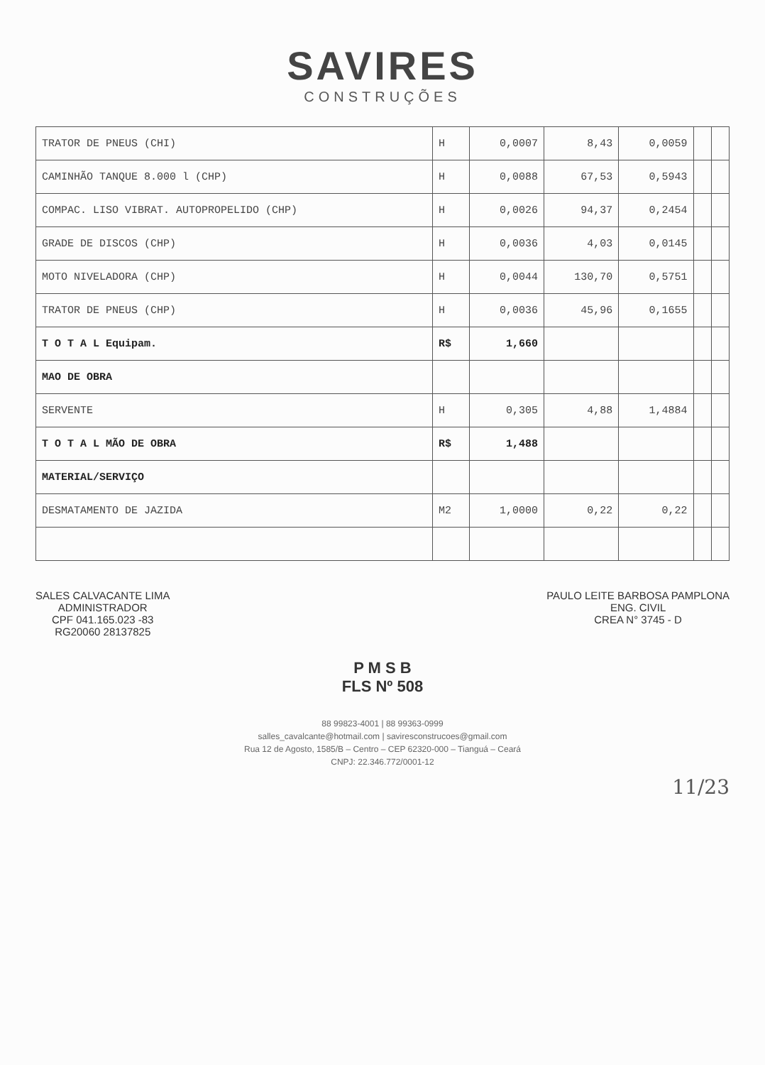SAVIRES
CONSTRUÇÕES
| TRATOR DE PNEUS (CHI) | H | 0,0007 | 8,43 | 0,0059 | | |
| CAMINHÃO TANQUE 8.000 l (CHP) | H | 0,0088 | 67,53 | 0,5943 | | |
| COMPAC. LISO VIBRAT. AUTOPROPELIDO (CHP) | H | 0,0026 | 94,37 | 0,2454 | | |
| GRADE DE DISCOS (CHP) | H | 0,0036 | 4,03 | 0,0145 | | |
| MOTO NIVELADORA (CHP) | H | 0,0044 | 130,70 | 0,5751 | | |
| TRATOR DE PNEUS (CHP) | H | 0,0036 | 45,96 | 0,1655 | | |
| T O T A L Equipam. | R$ | 1,660 | | | | |
| MAO DE OBRA | | | | | | |
| SERVENTE | H | 0,305 | 4,88 | 1,4884 | | |
| T O T A L MÃO DE OBRA | R$ | 1,488 | | | | |
| MATERIAL/SERVIÇO | | | | | | |
| DESMATAMENTO DE JAZIDA | M2 | 1,0000 | 0,22 | 0,22 | | |
SALES CALVACANTE LIMA
ADMINISTRADOR
CPF 041.165.023 -83
RG20060 2813782​5
PAULO LEITE BARBOSA PAMPLONA
ENG. CIVIL
CREA N° 3745 - D
P M S B
FLS Nº 508
88 99823-4001 | 88 99363-0999
salles_cavalcante@hotmail.com | saviresconstrucoes@gmail.com
Rua 12 de Agosto, 1585/B – Centro – CEP 62320-000 – Tianguá – Ceará
CNPJ: 22.346.772/0001-12
11/23